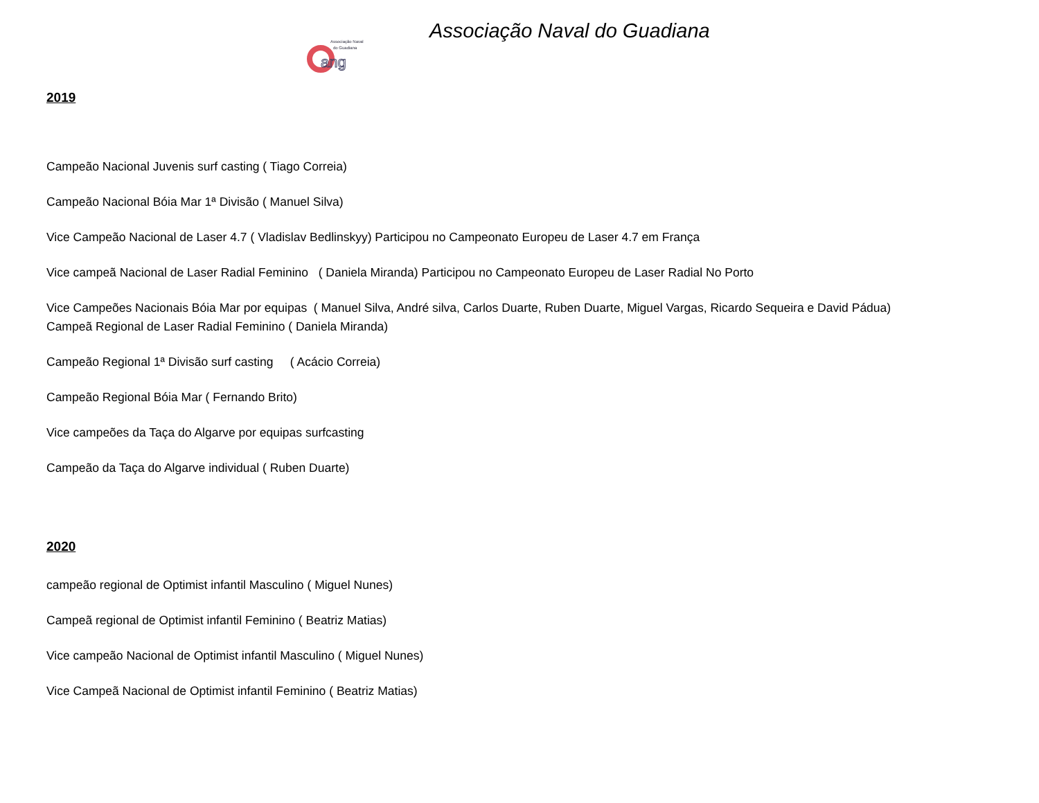Associação Naval
do Guadiana
ang
Associação Naval do Guadiana
2019
Campeão Nacional Juvenis surf casting ( Tiago Correia)
Campeão Nacional Bóia Mar 1ª Divisão ( Manuel Silva)
Vice Campeão Nacional de Laser 4.7 ( Vladislav Bedlinskyy) Participou no Campeonato Europeu de Laser 4.7 em França
Vice campeã Nacional de Laser Radial Feminino ( Daniela Miranda) Participou no Campeonato Europeu de Laser Radial No Porto
Vice Campeões Nacionais Bóia Mar por equipas ( Manuel Silva, André silva, Carlos Duarte, Ruben Duarte, Miguel Vargas, Ricardo Sequeira e David Pádua)
Campeã Regional de Laser Radial Feminino ( Daniela Miranda)
Campeão Regional 1ª Divisão surf casting ( Acácio Correia)
Campeão Regional Bóia Mar ( Fernando Brito)
Vice campeões da Taça do Algarve por equipas surfcasting
Campeão da Taça do Algarve individual ( Ruben Duarte)
2020
campeão regional de Optimist infantil Masculino ( Miguel Nunes)
Campeã regional de Optimist infantil Feminino ( Beatriz Matias)
Vice campeão Nacional de Optimist infantil Masculino ( Miguel Nunes)
Vice Campeã Nacional de Optimist infantil Feminino ( Beatriz Matias)